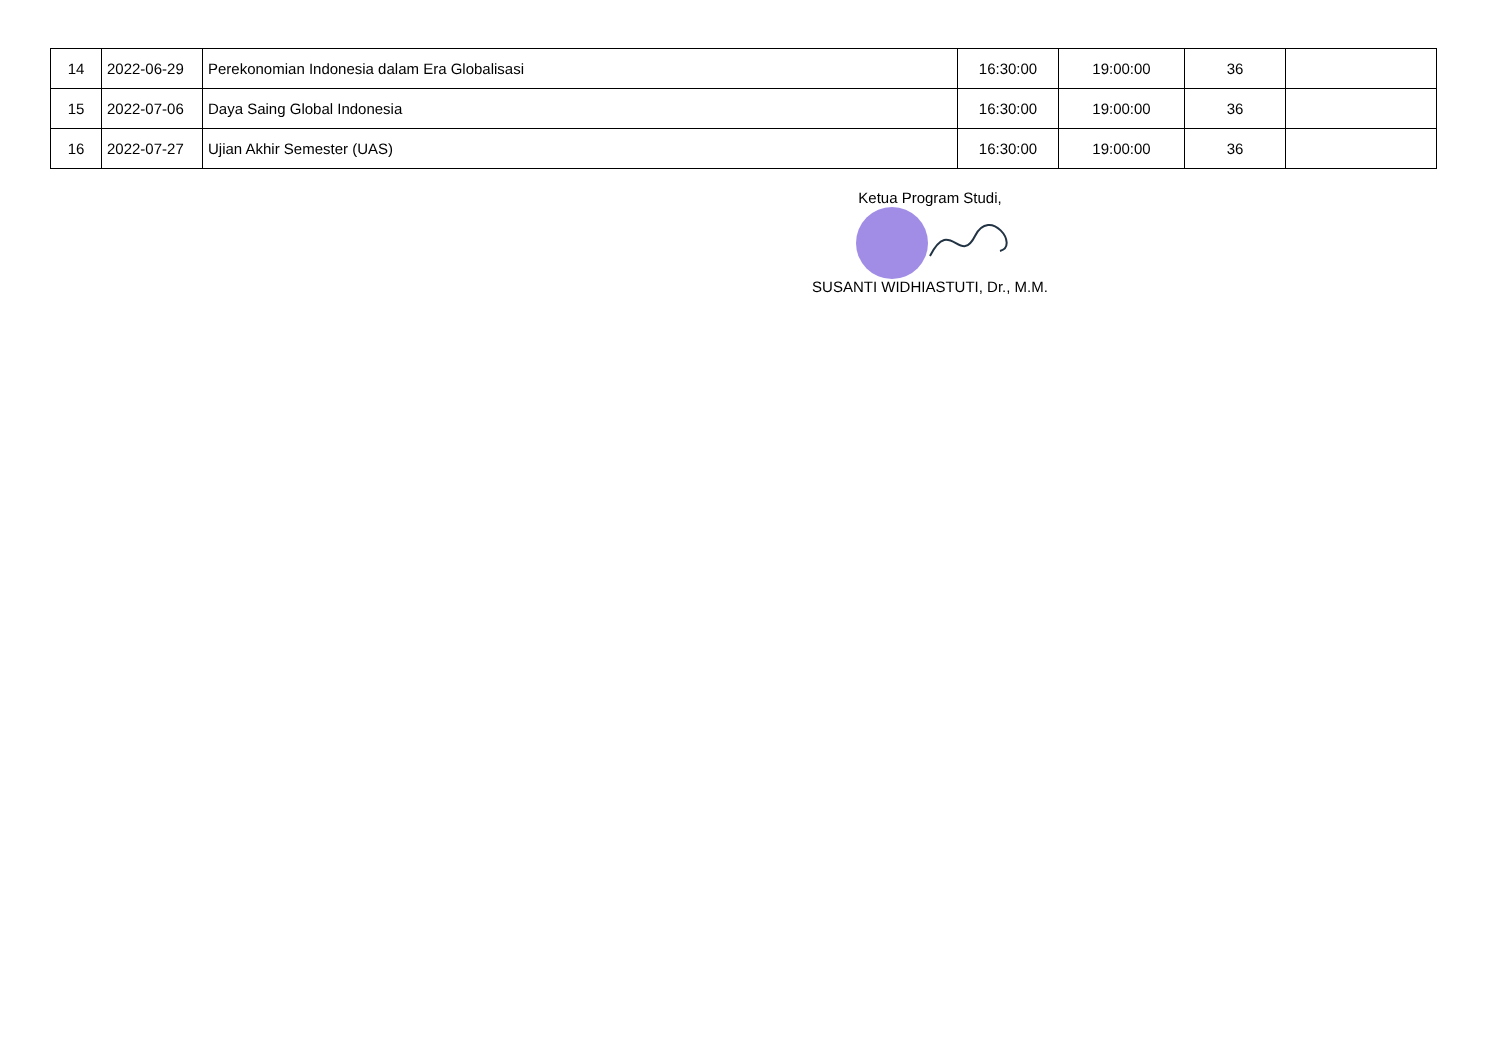| 14 | 2022-06-29 | Perekonomian Indonesia dalam Era Globalisasi | 16:30:00 | 19:00:00 | 36 | |
| 15 | 2022-07-06 | Daya Saing Global Indonesia | 16:30:00 | 19:00:00 | 36 | |
| 16 | 2022-07-27 | Ujian Akhir Semester (UAS) | 16:30:00 | 19:00:00 | 36 | |
Ketua Program Studi,
SUSANTI WIDHIASTUTI, Dr., M.M.